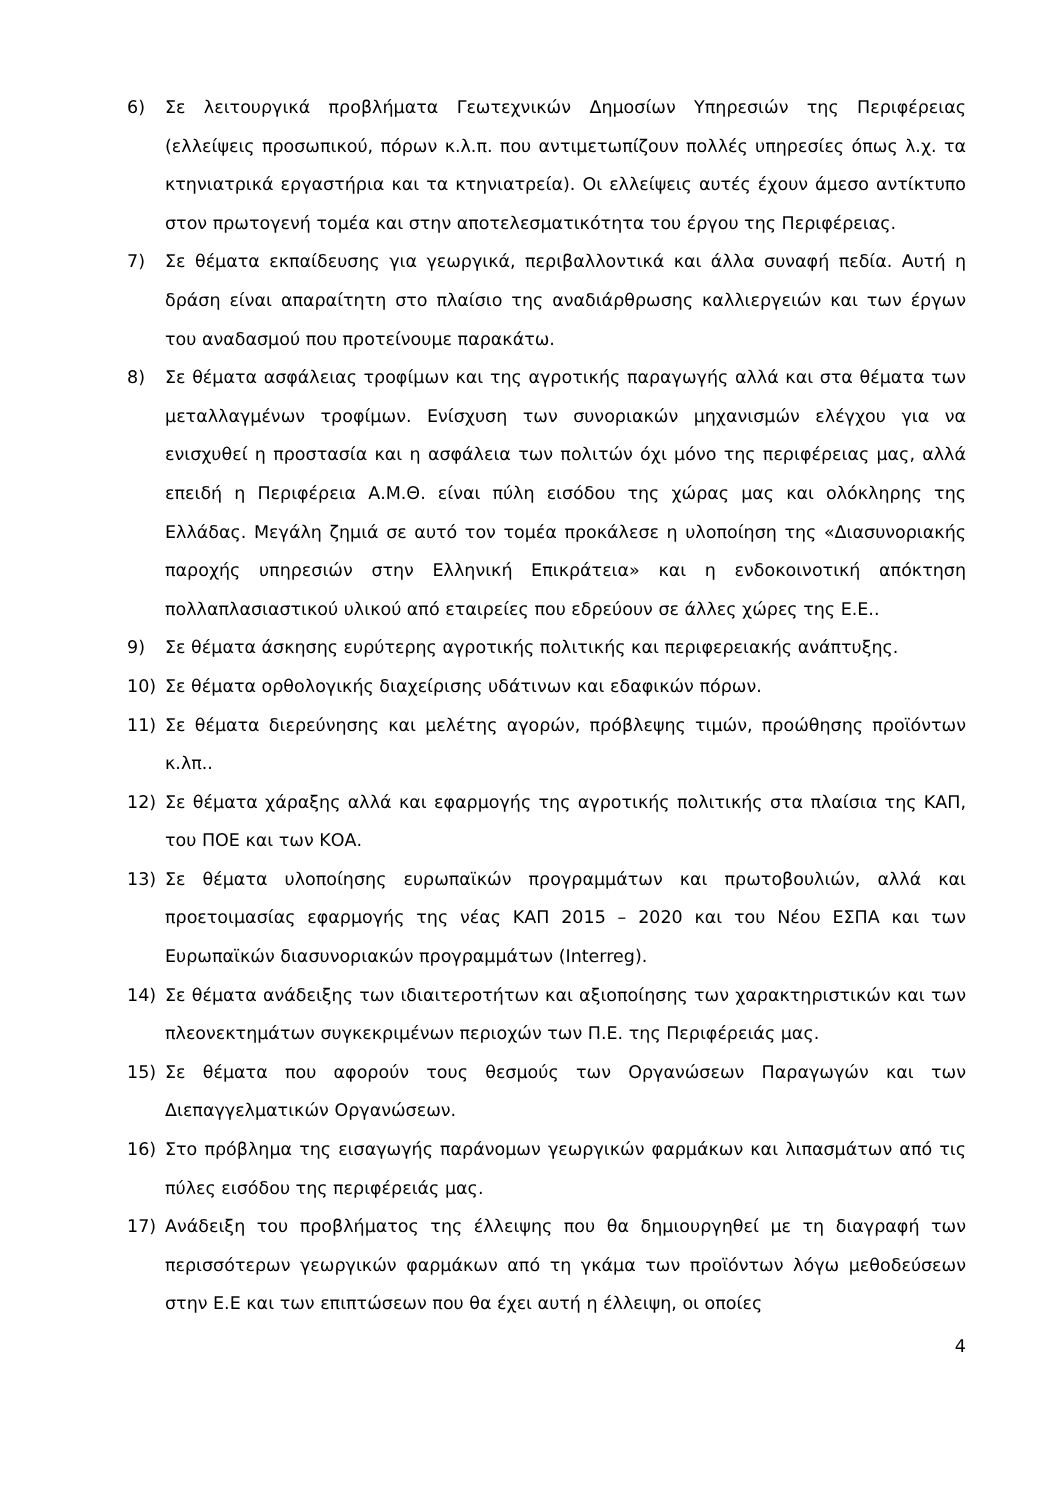6) Σε λειτουργικά προβλήματα Γεωτεχνικών Δημοσίων Υπηρεσιών της Περιφέρειας (ελλείψεις προσωπικού, πόρων κ.λ.π. που αντιμετωπίζουν πολλές υπηρεσίες όπως λ.χ. τα κτηνιατρικά εργαστήρια και τα κτηνιατρεία). Οι ελλείψεις αυτές έχουν άμεσο αντίκτυπο στον πρωτογενή τομέα και στην αποτελεσματικότητα του έργου της Περιφέρειας.
7) Σε θέματα εκπαίδευσης για γεωργικά, περιβαλλοντικά και άλλα συναφή πεδία. Αυτή η δράση είναι απαραίτητη στο πλαίσιο της αναδιάρθρωσης καλλιεργειών και των έργων του αναδασμού που προτείνουμε παρακάτω.
8) Σε θέματα ασφάλειας τροφίμων και της αγροτικής παραγωγής αλλά και στα θέματα των μεταλλαγμένων τροφίμων. Ενίσχυση των συνοριακών μηχανισμών ελέγχου για να ενισχυθεί η προστασία και η ασφάλεια των πολιτών όχι μόνο της περιφέρειας μας, αλλά επειδή η Περιφέρεια Α.Μ.Θ. είναι πύλη εισόδου της χώρας μας και ολόκληρης της Ελλάδας. Μεγάλη ζημιά σε αυτό τον τομέα προκάλεσε η υλοποίηση της «Διασυνοριακής παροχής υπηρεσιών στην Ελληνική Επικράτεια» και η ενδοκοινοτική απόκτηση πολλαπλασιαστικού υλικού από εταιρείες που εδρεύουν σε άλλες χώρες της Ε.Ε..
9) Σε θέματα άσκησης ευρύτερης αγροτικής πολιτικής και περιφερειακής ανάπτυξης.
10) Σε θέματα ορθολογικής διαχείρισης υδάτινων και εδαφικών πόρων.
11) Σε θέματα διερεύνησης και μελέτης αγορών, πρόβλεψης τιμών, προώθησης προϊόντων κ.λπ..
12) Σε θέματα χάραξης αλλά και εφαρμογής της αγροτικής πολιτικής στα πλαίσια της ΚΑΠ, του ΠΟΕ και των ΚΟΑ.
13) Σε θέματα υλοποίησης ευρωπαϊκών προγραμμάτων και πρωτοβουλιών, αλλά και προετοιμασίας εφαρμογής της νέας ΚΑΠ 2015 – 2020 και του Νέου ΕΣΠΑ και των Ευρωπαϊκών διασυνοριακών προγραμμάτων (Interreg).
14) Σε θέματα ανάδειξης των ιδιαιτεροτήτων και αξιοποίησης των χαρακτηριστικών και των πλεονεκτημάτων συγκεκριμένων περιοχών των Π.Ε. της Περιφέρειάς μας.
15) Σε θέματα που αφορούν τους θεσμούς των Οργανώσεων Παραγωγών και των Διεπαγγελματικών Οργανώσεων.
16) Στο πρόβλημα της εισαγωγής παράνομων γεωργικών φαρμάκων και λιπασμάτων από τις πύλες εισόδου της περιφέρειάς μας.
17) Ανάδειξη του προβλήματος της έλλειψης που θα δημιουργηθεί με τη διαγραφή των περισσότερων γεωργικών φαρμάκων από τη γκάμα των προϊόντων λόγω μεθοδεύσεων στην Ε.Ε και των επιπτώσεων που θα έχει αυτή η έλλειψη, οι οποίες
4